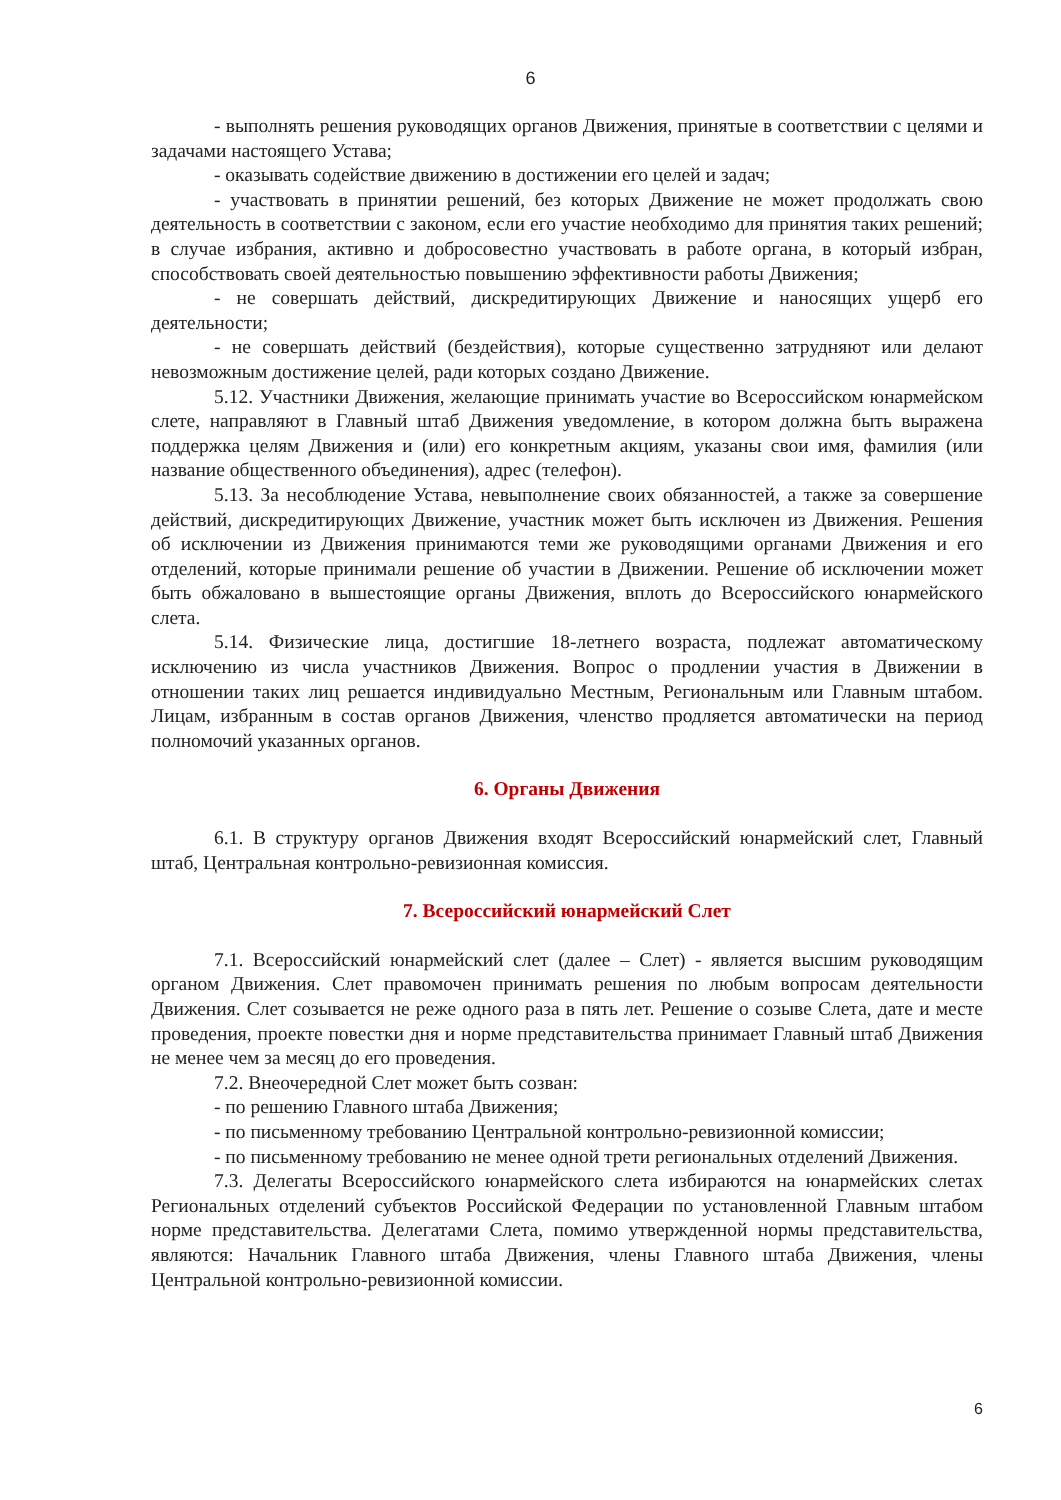6
- выполнять решения руководящих органов Движения, принятые в соответствии с целями и задачами настоящего Устава;
- оказывать содействие движению в достижении его целей и задач;
- участвовать в принятии решений, без которых Движение не может продолжать свою деятельность в соответствии с законом, если его участие необходимо для принятия таких решений; в случае избрания, активно и добросовестно участвовать в работе органа, в который избран, способствовать своей деятельностью повышению эффективности работы Движения;
- не совершать действий, дискредитирующих Движение и наносящих ущерб его деятельности;
- не совершать действий (бездействия), которые существенно затрудняют или делают невозможным достижение целей, ради которых создано Движение.
5.12. Участники Движения, желающие принимать участие во Всероссийском юнармейском слете, направляют в Главный штаб Движения уведомление, в котором должна быть выражена поддержка целям Движения и (или) его конкретным акциям, указаны свои имя, фамилия (или название общественного объединения), адрес (телефон).
5.13. За несоблюдение Устава, невыполнение своих обязанностей, а также за совершение действий, дискредитирующих Движение, участник может быть исключен из Движения. Решения об исключении из Движения принимаются теми же руководящими органами Движения и его отделений, которые принимали решение об участии в Движении. Решение об исключении может быть обжаловано в вышестоящие органы Движения, вплоть до Всероссийского юнармейского слета.
5.14. Физические лица, достигшие 18-летнего возраста, подлежат автоматическому исключению из числа участников Движения. Вопрос о продлении участия в Движении в отношении таких лиц решается индивидуально Местным, Региональным или Главным штабом. Лицам, избранным в состав органов Движения, членство продляется автоматически на период полномочий указанных органов.
6. Органы Движения
6.1. В структуру органов Движения входят Всероссийский юнармейский слет, Главный штаб, Центральная контрольно-ревизионная комиссия.
7. Всероссийский юнармейский Слет
7.1. Всероссийский юнармейский слет (далее – Слет) - является высшим руководящим органом Движения. Слет правомочен принимать решения по любым вопросам деятельности Движения. Слет созывается не реже одного раза в пять лет. Решение о созыве Слета, дате и месте проведения, проекте повестки дня и норме представительства принимает Главный штаб Движения не менее чем за месяц до его проведения.
7.2. Внеочередной Слет может быть созван:
- по решению Главного штаба Движения;
- по письменному требованию Центральной контрольно-ревизионной комиссии;
- по письменному требованию не менее одной трети региональных отделений Движения.
7.3. Делегаты Всероссийского юнармейского слета избираются на юнармейских слетах Региональных отделений субъектов Российской Федерации по установленной Главным штабом норме представительства. Делегатами Слета, помимо утвержденной нормы представительства, являются: Начальник Главного штаба Движения, члены Главного штаба Движения, члены Центральной контрольно-ревизионной комиссии.
6